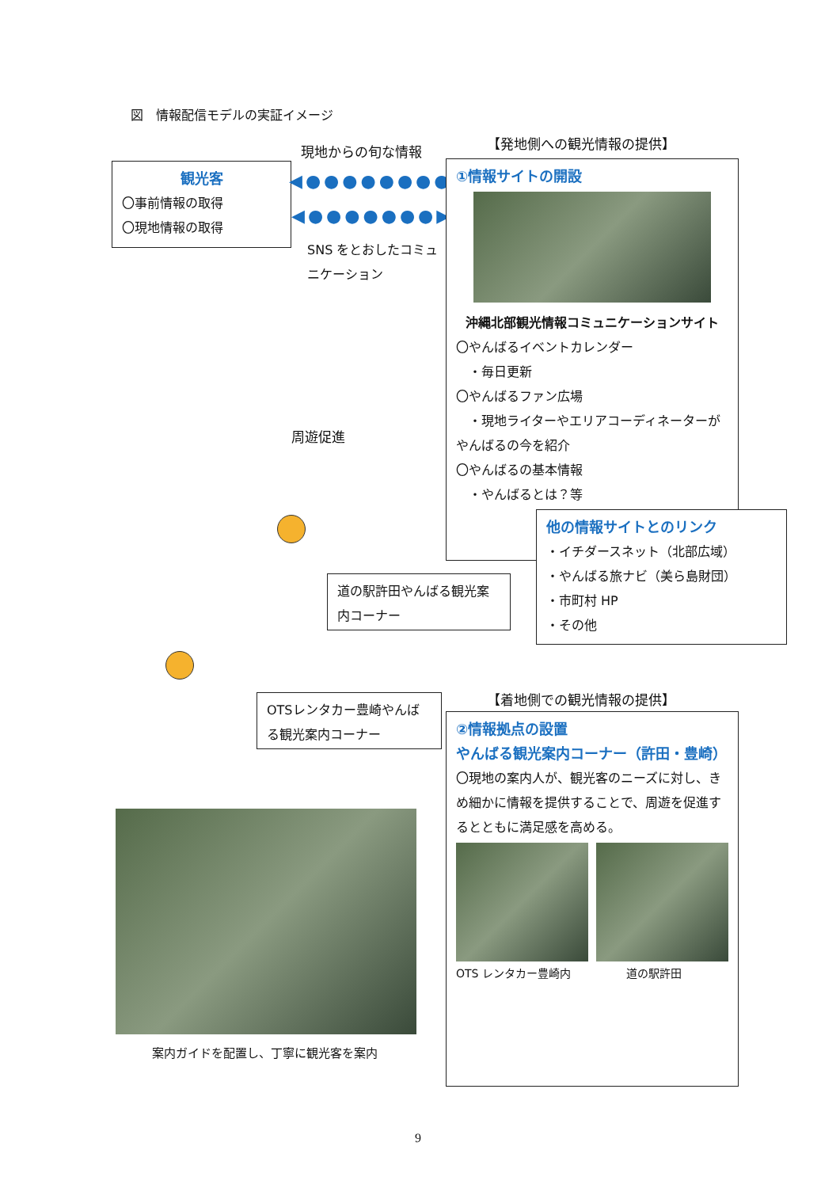図　情報配信モデルの実証イメージ
現地からの旬な情報 【発地側への観光情報の提供】
観光客
〇事前情報の取得
〇現地情報の取得
◀●●●●●●●●●
◀●●●●●●●▶
SNS をとおしたコミュニケーション
①情報サイトの開設
沖縄北部観光情報コミュニケーションサイト
〇やんばるイベントカレンダー
　・毎日更新
〇やんばるファン広場
　・現地ライターやエリアコーディネーターがやんばるの今を紹介
〇やんばるの基本情報
　・やんばるとは？等
他の情報サイトとのリンク
・イチダースネット（北部広域）
・やんばる旅ナビ（美ら島財団）
・市町村 HP
・その他
周遊促進
道の駅許田やんばる観光案内コーナー
OTSレンタカー豊崎やんばる観光案内コーナー
【着地側での観光情報の提供】
②情報拠点の設置
やんばる観光案内コーナー（許田・豊崎）
〇現地の案内人が、観光客のニーズに対し、きめ細かに情報を提供することで、周遊を促進するとともに満足感を高める。
OTS レンタカー豊崎内　　　　　道の駅許田
案内ガイドを配置し、丁寧に観光客を案内
9